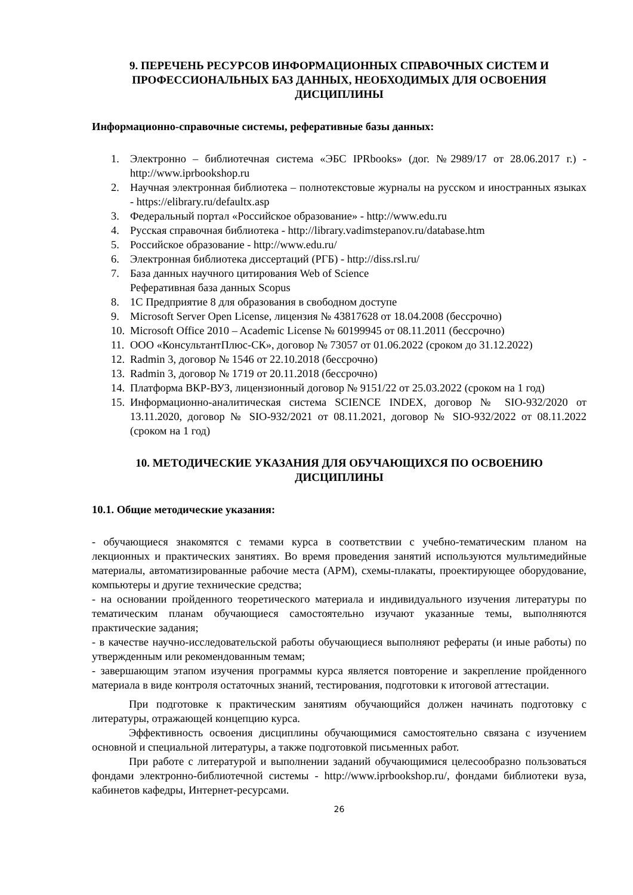9. ПЕРЕЧЕНЬ РЕСУРСОВ ИНФОРМАЦИОННЫХ СПРАВОЧНЫХ СИСТЕМ И ПРОФЕССИОНАЛЬНЫХ БАЗ ДАННЫХ, НЕОБХОДИМЫХ ДЛЯ ОСВОЕНИЯ ДИСЦИПЛИНЫ
Информационно-справочные системы, реферативные базы данных:
1. Электронно – библиотечная система «ЭБС IPRbooks» (дог. №2989/17 от 28.06.2017 г.) - http://www.iprbookshop.ru
2. Научная электронная библиотека – полнотекстовые журналы на русском и иностранных языках - https://elibrary.ru/defaultx.asp
3. Федеральный портал «Российское образование» - http://www.edu.ru
4. Русская справочная библиотека - http://library.vadimstepanov.ru/database.htm
5. Российское образование - http://www.edu.ru/
6. Электронная библиотека диссертаций (РГБ) - http://diss.rsl.ru/
7. База данных научного цитирования Web of Science
Реферативная база данных Scopus
8. 1С Предприятие 8 для образования в свободном доступе
9. Microsoft Server Open License, лицензия № 43817628 от 18.04.2008 (бессрочно)
10. Microsoft Office 2010 – Academic License № 60199945 от 08.11.2011 (бессрочно)
11. ООО «КонсультантПлюс-СК», договор № 73057 от 01.06.2022 (сроком до 31.12.2022)
12. Radmin 3, договор № 1546 от 22.10.2018 (бессрочно)
13. Radmin 3, договор № 1719 от 20.11.2018 (бессрочно)
14. Платформа ВКР-ВУЗ, лицензионный договор № 9151/22 от 25.03.2022 (сроком на 1 год)
15. Информационно-аналитическая система SCIENCE INDEX, договор № SIO-932/2020 от 13.11.2020, договор № SIO-932/2021 от 08.11.2021, договор № SIO-932/2022 от 08.11.2022 (сроком на 1 год)
10. МЕТОДИЧЕСКИЕ УКАЗАНИЯ ДЛЯ ОБУЧАЮЩИХСЯ ПО ОСВОЕНИЮ ДИСЦИПЛИНЫ
10.1. Общие методические указания:
- обучающиеся знакомятся с темами курса в соответствии с учебно-тематическим планом на лекционных и практических занятиях. Во время проведения занятий используются мультимедийные материалы, автоматизированные рабочие места (АРМ), схемы-плакаты, проектирующее оборудование, компьютеры и другие технические средства;
- на основании пройденного теоретического материала и индивидуального изучения литературы по тематическим планам обучающиеся самостоятельно изучают указанные темы, выполняются практические задания;
- в качестве научно-исследовательской работы обучающиеся выполняют рефераты (и иные работы) по утвержденным или рекомендованным темам;
- завершающим этапом изучения программы курса является повторение и закрепление пройденного материала в виде контроля остаточных знаний, тестирования, подготовки к итоговой аттестации.
При подготовке к практическим занятиям обучающийся должен начинать подготовку с литературы, отражающей концепцию курса.
Эффективность освоения дисциплины обучающимися самостоятельно связана с изучением основной и специальной литературы, а также подготовкой письменных работ.
При работе с литературой и выполнении заданий обучающимися целесообразно пользоваться фондами электронно-библиотечной системы - http://www.iprbookshop.ru/, фондами библиотеки вуза, кабинетов кафедры, Интернет-ресурсами.
26